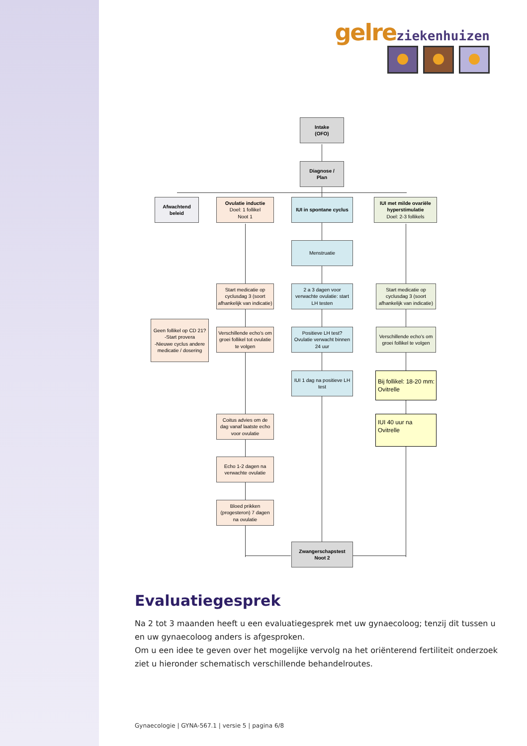gelre ziekenhuizen
Intake
(OFO)
Diagnose /
Plan
Afwachtend
beleid
Ovulatie inductie
Doel: 1 follikel
Noot 1
IUI in spontane cyclus
IUI met milde ovariële hyperstimulatie
Doel: 2-3 follikels
Menstruatie
Start medicatie op cyclusdag 3 (soort afhankelijk van indicatie)
2 a 3 dagen voor verwachte ovulatie: start LH testen
Start medicatie op cyclusdag 3 (soort afhankelijk van indicatie)
Geen follikel op CD 21?
-Start provera
-Nieuwe cyclus andere medicatie / dosering
Verschillende echo's om groei follikel tot ovulatie te volgen
Positieve LH test? Ovulatie verwacht binnen 24 uur
Verschillende echo's om groei follikel te volgen
IUI 1 dag na positieve LH test
Bij follikel: 18-20 mm: Ovitrelle
Coitus advies om de dag vanaf laatste echo voor ovulatie
IUI 40 uur na Ovitrelle
Echo 1-2 dagen na verwachte ovulatie
Bloed prikken (progesteron) 7 dagen na ovulatie
Zwangerschapstest
Noot 2
Evaluatiegesprek
Na 2 tot 3 maanden heeft u een evaluatiegesprek met uw gynaecoloog; tenzij dit tussen u en uw gynaecoloog anders is afgesproken.
Om u een idee te geven over het mogelijke vervolg na het oriënterend fertiliteit onderzoek ziet u hieronder schematisch verschillende behandelroutes.
Gynaecologie | GYNA-567.1 | versie 5 | pagina 6/8